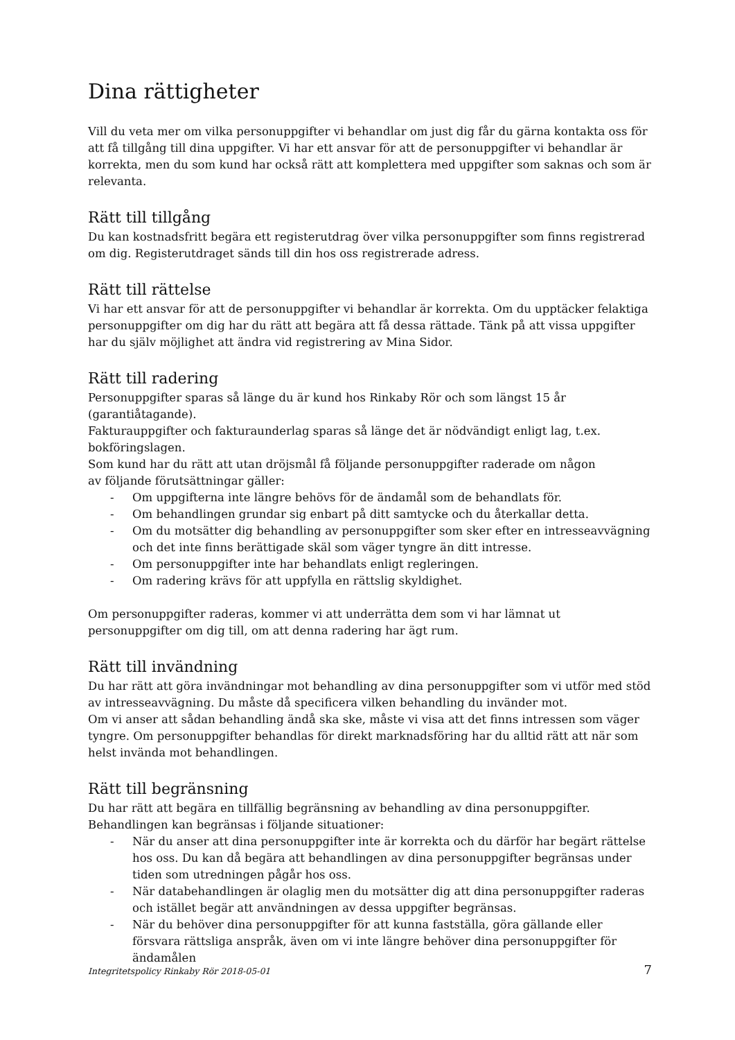Dina rättigheter
Vill du veta mer om vilka personuppgifter vi behandlar om just dig får du gärna kontakta oss för att få tillgång till dina uppgifter. Vi har ett ansvar för att de personuppgifter vi behandlar är korrekta, men du som kund har också rätt att komplettera med uppgifter som saknas och som är relevanta.
Rätt till tillgång
Du kan kostnadsfritt begära ett registerutdrag över vilka personuppgifter som finns registrerad om dig. Registerutdraget sänds till din hos oss registrerade adress.
Rätt till rättelse
Vi har ett ansvar för att de personuppgifter vi behandlar är korrekta. Om du upptäcker felaktiga personuppgifter om dig har du rätt att begära att få dessa rättade. Tänk på att vissa uppgifter har du själv möjlighet att ändra vid registrering av Mina Sidor.
Rätt till radering
Personuppgifter sparas så länge du är kund hos Rinkaby Rör och som längst 15 år
(garantiåtagande).
Fakturauppgifter och fakturaunderlag sparas så länge det är nödvändigt enligt lag, t.ex.
bokföringslagen.
Som kund har du rätt att utan dröjsmål få följande personuppgifter raderade om någon
av följande förutsättningar gäller:
- Om uppgifterna inte längre behövs för de ändamål som de behandlats för.
- Om behandlingen grundar sig enbart på ditt samtycke och du återkallar detta.
- Om du motsätter dig behandling av personuppgifter som sker efter en intresseavvägning och det inte finns berättigade skäl som väger tyngre än ditt intresse.
- Om personuppgifter inte har behandlats enligt regleringen.
- Om radering krävs för att uppfylla en rättslig skyldighet.
Om personuppgifter raderas, kommer vi att underrätta dem som vi har lämnat ut
personuppgifter om dig till, om att denna radering har ägt rum.
Rätt till invändning
Du har rätt att göra invändningar mot behandling av dina personuppgifter som vi utför med stöd av intresseavvägning. Du måste då specificera vilken behandling du invänder mot.
Om vi anser att sådan behandling ändå ska ske, måste vi visa att det finns intressen som väger tyngre. Om personuppgifter behandlas för direkt marknadsföring har du alltid rätt att när som helst invända mot behandlingen.
Rätt till begränsning
Du har rätt att begära en tillfällig begränsning av behandling av dina personuppgifter.
Behandlingen kan begränsas i följande situationer:
- När du anser att dina personuppgifter inte är korrekta och du därför har begärt rättelse hos oss. Du kan då begära att behandlingen av dina personuppgifter begränsas under tiden som utredningen pågår hos oss.
- När databehandlingen är olaglig men du motsätter dig att dina personuppgifter raderas och istället begär att användningen av dessa uppgifter begränsas.
- När du behöver dina personuppgifter för att kunna fastställa, göra gällande eller försvara rättsliga anspråk, även om vi inte längre behöver dina personuppgifter för ändamålen
Integritetspolicy Rinkaby Rör 2018-05-01 7